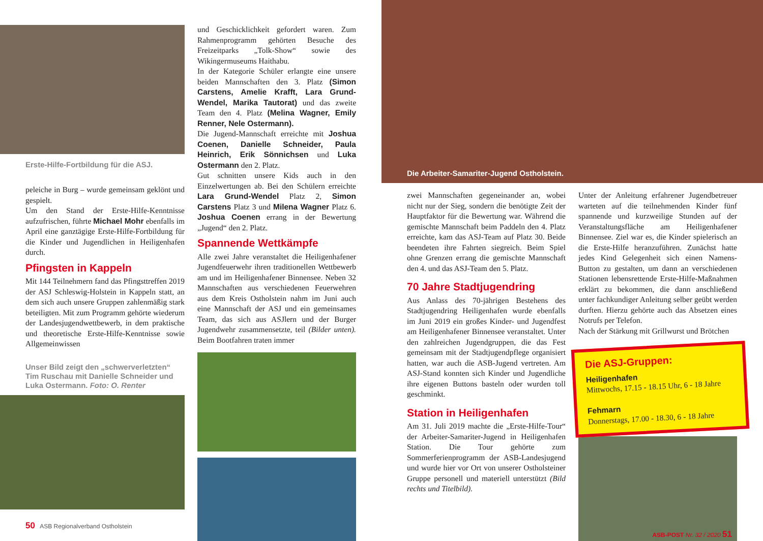Erste-Hilfe-Fortbildung für die ASJ.
peleiche in Burg – wurde gemeinsam geklönt und gespielt.
Um den Stand der Erste-Hilfe-Kenntnisse aufzufrischen, führte Michael Mohr ebenfalls im April eine ganztägige Erste-Hilfe-Fortbildung für die Kinder und Jugendlichen in Heiligenhafen durch.
Pfingsten in Kappeln
Mit 144 Teilnehmern fand das Pfingsttreffen 2019 der ASJ Schleswig-Holstein in Kappeln statt, an dem sich auch unsere Gruppen zahlenmäßig stark beteiligten. Mit zum Programm gehörte wiederum der Landesjugendwettbewerb, in dem praktische und theoretische Erste-Hilfe-Kenntnisse sowie Allgemeinwissen
Unser Bild zeigt den „schwerverletzten“ Tim Ruschau mit Danielle Schneider und Luka Ostermann. Foto: O. Renter
50 ASB Regionalverband Ostholstein
und Geschicklichkeit gefordert waren. Zum Rahmenprogramm gehörten Besuche des Freizeitparks „Tolk-Show“ sowie des Wikingermuseums Haithabu.
In der Kategorie Schüler erlangte eine unsere beiden Mannschaften den 3. Platz (Simon Carstens, Amelie Krafft, Lara Grund-Wendel, Marika Tautorat) und das zweite Team den 4. Platz (Melina Wagner, Emily Renner, Nele Ostermann).
Die Jugend-Mannschaft erreichte mit Joshua Coenen, Danielle Schneider, Paula Heinrich, Erik Sönnichsen und Luka Ostermann den 2. Platz.
Gut schnitten unsere Kids auch in den Einzelwertungen ab. Bei den Schülern erreichte Lara Grund-Wendel Platz 2, Simon Carstens Platz 3 und Milena Wagner Platz 6. Joshua Coenen errang in der Bewertung „Jugend“ den 2. Platz.
Spannende Wettkämpfe
Alle zwei Jahre veranstaltet die Heiligenhafener Jugendfeuerwehr ihren traditionellen Wettbewerb am und im Heiligenhafener Binnensee. Neben 32 Mannschaften aus verschiedenen Feuerwehren aus dem Kreis Ostholstein nahm im Juni auch eine Mannschaft der ASJ und ein gemeinsames Team, das sich aus ASJlern und der Burger Jugendwehr zusammensetzte, teil (Bilder unten). Beim Bootfahren traten immer
Die Arbeiter-Samariter-Jugend Ostholstein.
zwei Mannschaften gegeneinander an, wobei nicht nur der Sieg, sondern die benötigte Zeit der Hauptfaktor für die Bewertung war. Während die gemischte Mannschaft beim Paddeln den 4. Platz erreichte, kam das ASJ-Team auf Platz 30. Beide beendeten ihre Fahrten siegreich. Beim Spiel ohne Grenzen errang die gemischte Mannschaft den 4. und das ASJ-Team den 5. Platz.
70 Jahre Stadtjugendring
Aus Anlass des 70-jährigen Bestehens des Stadtjugendring Heiligenhafen wurde ebenfalls im Juni 2019 ein großes Kinder- und Jugendfest am Heiligenhafener Binnensee veranstaltet. Unter den zahlreichen Jugendgruppen, die das Fest gemeinsam mit der Stadtjugendpflege organisiert hatten, war auch die ASB-Jugend vertreten. Am ASJ-Stand konnten sich Kinder und Jugendliche ihre eigenen Buttons basteln oder wurden toll geschminkt.
Station in Heiligenhafen
Am 31. Juli 2019 machte die „Erste-Hilfe-Tour“ der Arbeiter-Samariter-Jugend in Heiligenhafen Station. Die Tour gehörte zum Sommerferienprogramm der ASB-Landesjugend und wurde hier vor Ort von unserer Ostholsteiner Gruppe personell und materiell unterstützt (Bild rechts und Titelbild).
Unter der Anleitung erfahrener Jugendbetreuer warteten auf die teilnehmenden Kinder fünf spannende und kurzweilige Stunden auf der Veranstaltungsfläche am Heiligenhafener Binnensee. Ziel war es, die Kinder spielerisch an die Erste-Hilfe heranzuführen. Zunächst hatte jedes Kind Gelegenheit sich einen Namens-Button zu gestalten, um dann an verschiedenen Stationen lebensrettende Erste-Hilfe-Maßnahmen erklärt zu bekommen, die dann anschließend unter fachkundiger Anleitung selber geübt werden durften. Hierzu gehörte auch das Absetzen eines Notrufs per Telefon.
Nach der Stärkung mit Grillwurst und Brötchen
Die ASJ-Gruppen:
Heiligenhafen
Mittwochs, 17.15 - 18.15 Uhr, 6 - 18 Jahre
Fehmarn
Donnerstags, 17.00 - 18.30, 6 - 18 Jahre
ASB-POST Nr. 32 / 2020 51